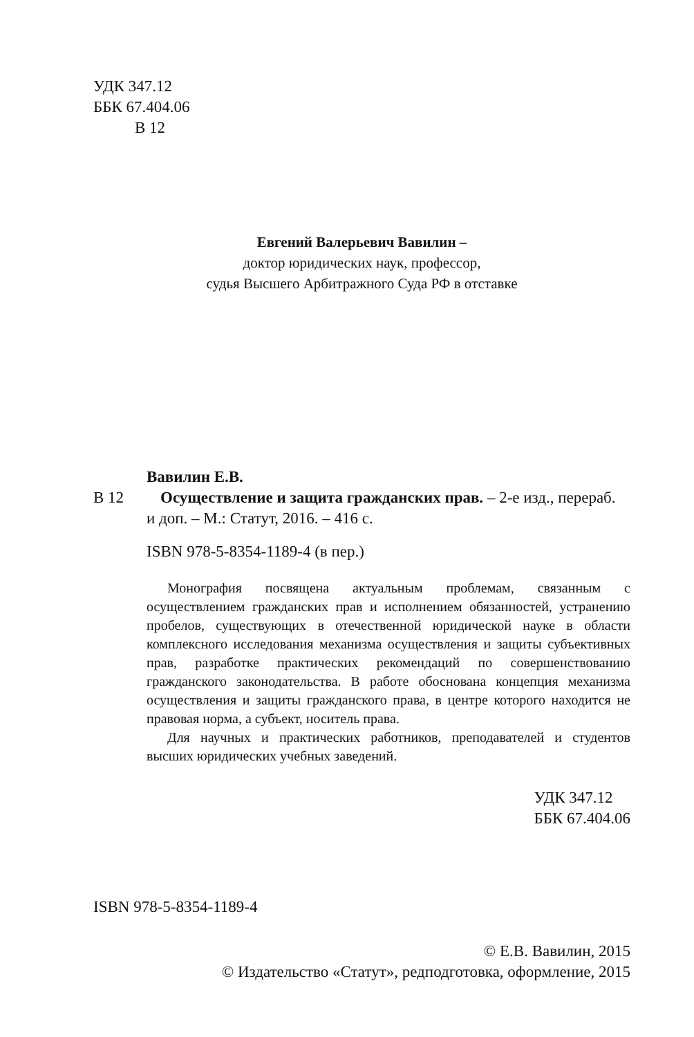УДК 347.12
ББК 67.404.06
В 12
Евгений Валерьевич Вавилин –
доктор юридических наук, профессор,
судья Высшего Арбитражного Суда РФ в отставке
Вавилин Е.В.
В 12 Осуществление и защита гражданских прав. – 2-е изд., перераб.
и доп. – М.: Статут, 2016. – 416 с.
ISBN 978-5-8354-1189-4 (в пер.)
Монография посвящена актуальным проблемам, связанным с осуществлением гражданских прав и исполнением обязанностей, устранению пробелов, существующих в отечественной юридической науке в области комплексного исследования механизма осуществления и защиты субъективных прав, разработке практических рекомендаций по совершенствованию гражданского законодательства. В работе обоснована концепция механизма осуществления и защиты гражданского права, в центре которого находится не правовая норма, а субъект, носитель права.
Для научных и практических работников, преподавателей и студентов высших юридических учебных заведений.
УДК 347.12
ББК 67.404.06
ISBN 978-5-8354-1189-4
© Е.В. Вавилин, 2015
© Издательство «Статут», редподготовка, оформление, 2015